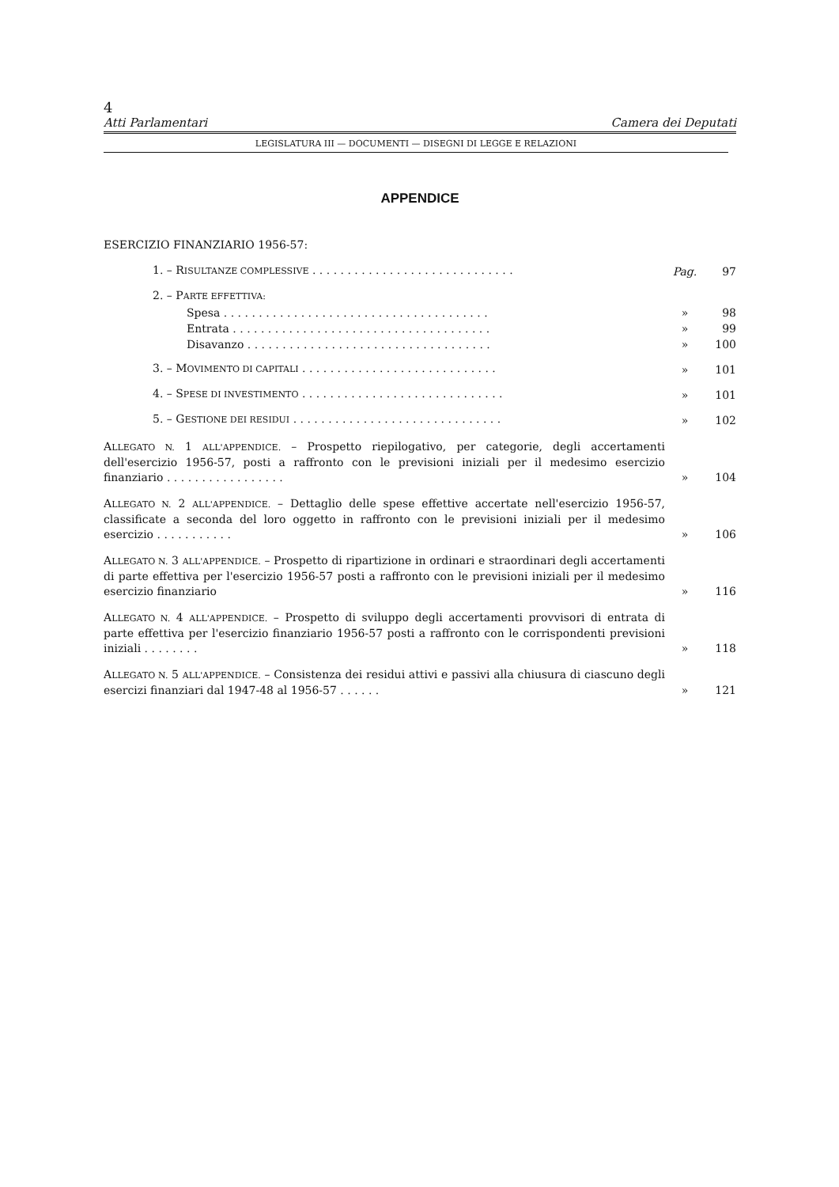4
Atti Parlamentari Camera dei Deputati
LEGISLATURA III — DOCUMENTI — DISEGNI DI LEGGE E RELAZIONI
APPENDICE
ESERCIZIO FINANZIARIO 1956-57:
1. – RISULTANZE COMPLESSIVE . . . . . . . . . . . . . . . . . . . . . . . . . . . . . Pag. 97
2. – PARTE EFFETTIVA:
Spesa . . . . . . . . . . . . . . . . . . . . . . . . . . . . . . . . . . . . . . » 98
Entrata . . . . . . . . . . . . . . . . . . . . . . . . . . . . . . . . . . . . . » 99
Disavanzo . . . . . . . . . . . . . . . . . . . . . . . . . . . . . . . . . . . » 100
3. – MOVIMENTO DI CAPITALI . . . . . . . . . . . . . . . . . . . . . . . . . . . . » 101
4. – SPESE DI INVESTIMENTO . . . . . . . . . . . . . . . . . . . . . . . . . . . . . » 101
5. – GESTIONE DEI RESIDUI . . . . . . . . . . . . . . . . . . . . . . . . . . . . . . » 102
ALLEGATO N. 1 ALL'APPENDICE. – Prospetto riepilogativo, per categorie, degli accertamenti dell'esercizio 1956-57, posti a raffronto con le previsioni iniziali per il medesimo esercizio finanziario . . . . . . . . . . . . . . . . . » 104
ALLEGATO N. 2 ALL'APPENDICE. – Dettaglio delle spese effettive accertate nell'esercizio 1956-57, classificate a seconda del loro oggetto in raffronto con le previsioni iniziali per il medesimo esercizio . . . . . . . . . . . » 106
ALLEGATO N. 3 ALL'APPENDICE. – Prospetto di ripartizione in ordinari e straordinari degli accertamenti di parte effettiva per l'esercizio 1956-57 posti a raffronto con le previsioni iniziali per il medesimo esercizio finanziario » 116
ALLEGATO N. 4 ALL'APPENDICE. – Prospetto di sviluppo degli accertamenti provvisori di entrata di parte effettiva per l'esercizio finanziario 1956-57 posti a raffronto con le corrispondenti previsioni iniziali . . . . . . . . » 118
ALLEGATO N. 5 ALL'APPENDICE. – Consistenza dei residui attivi e passivi alla chiusura di ciascuno degli esercizi finanziari dal 1947-48 al 1956-57 . . . . . . » 121